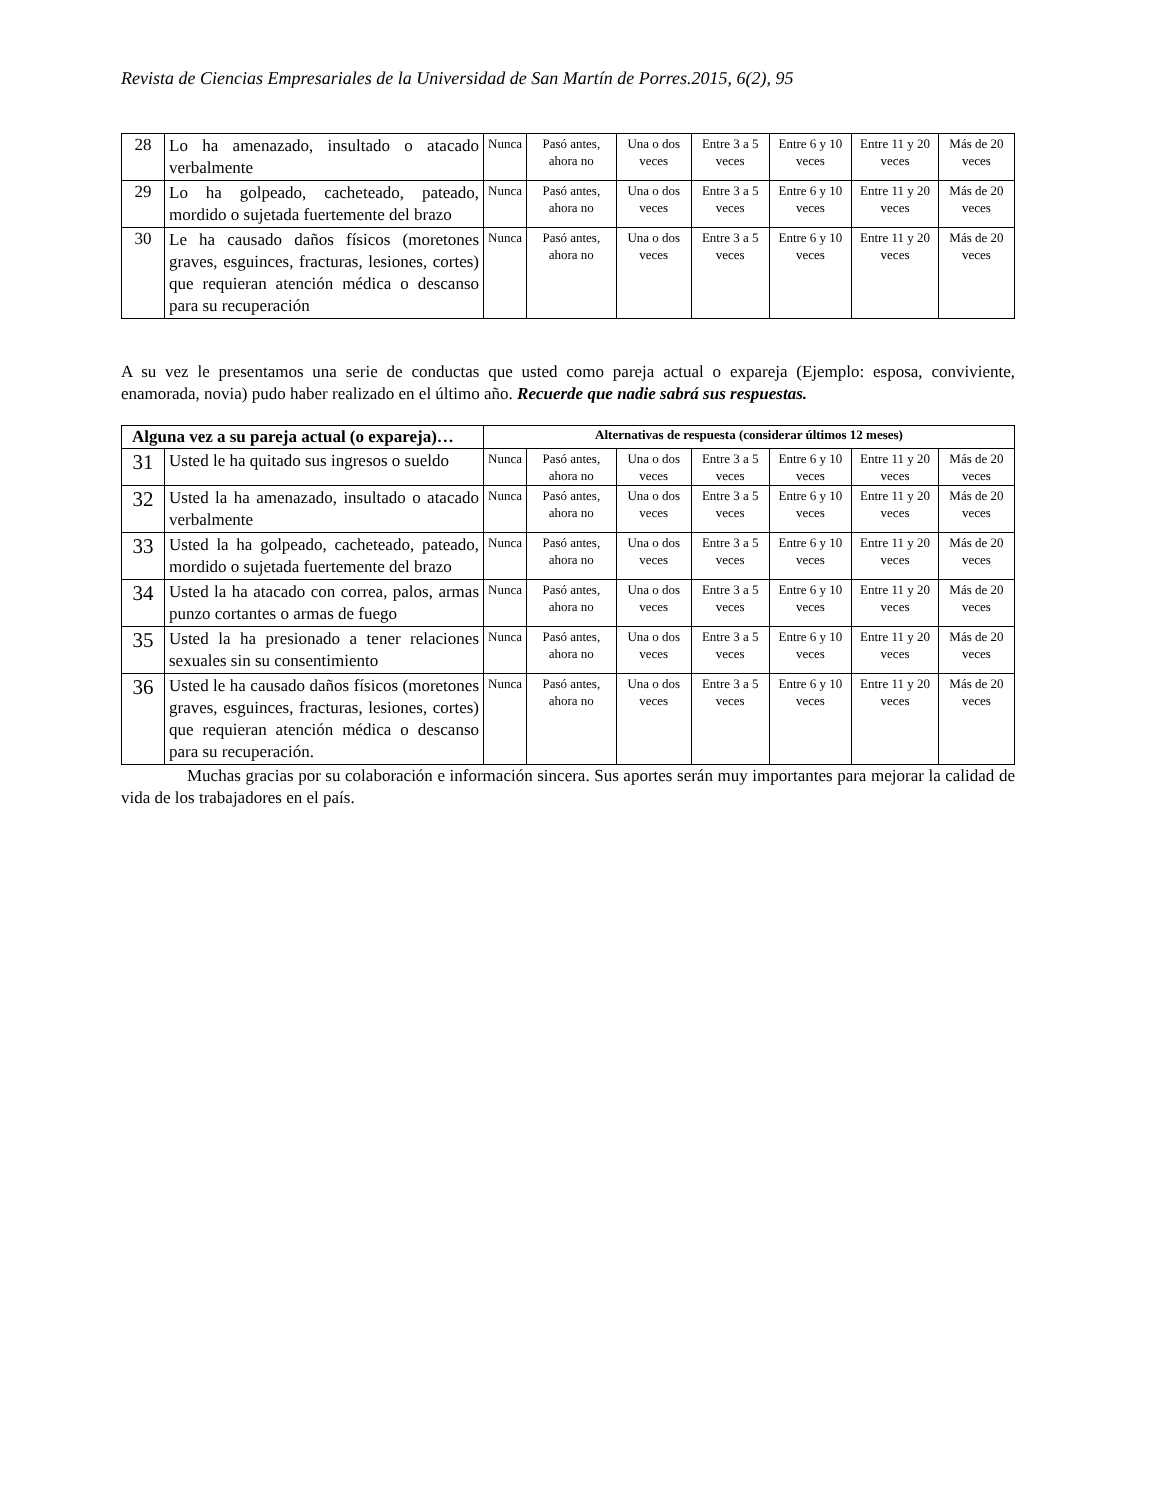Revista de Ciencias Empresariales de la Universidad de San Martín de Porres.2015, 6(2), 95
| 28 | Lo ha amenazado, insultado o atacado verbalmente | Nunca | Pasó antes, ahora no | Una o dos veces | Entre 3 a 5 veces | Entre 6 y 10 veces | Entre 11 y 20 veces | Más de 20 veces |
| 29 | Lo ha golpeado, cacheteado, pateado, mordido o sujetada fuertemente del brazo | Nunca | Pasó antes, ahora no | Una o dos veces | Entre 3 a 5 veces | Entre 6 y 10 veces | Entre 11 y 20 veces | Más de 20 veces |
| 30 | Le ha causado daños físicos (moretones graves, esguinces, fracturas, lesiones, cortes) que requieran atención médica o descanso para su recuperación | Nunca | Pasó antes, ahora no | Una o dos veces | Entre 3 a 5 veces | Entre 6 y 10 veces | Entre 11 y 20 veces | Más de 20 veces |
A su vez le presentamos una serie de conductas que usted como pareja actual o expareja (Ejemplo: esposa, conviviente, enamorada, novia) pudo haber realizado en el último año. Recuerde que nadie sabrá sus respuestas.
| Alguna vez a su pareja actual (o expareja)… | | Alternativas de respuesta (considerar últimos 12 meses) | | | | | | |
| --- | --- | --- | --- | --- | --- | --- | --- | --- |
| 31 | Usted le ha quitado sus ingresos o sueldo | Nunca | Pasó antes, ahora no | Una o dos veces | Entre 3 a 5 veces | Entre 6 y 10 veces | Entre 11 y 20 veces | Más de 20 veces |
| 32 | Usted la ha amenazado, insultado o atacado verbalmente | Nunca | Pasó antes, ahora no | Una o dos veces | Entre 3 a 5 veces | Entre 6 y 10 veces | Entre 11 y 20 veces | Más de 20 veces |
| 33 | Usted la ha golpeado, cacheteado, pateado, mordido o sujetada fuertemente del brazo | Nunca | Pasó antes, ahora no | Una o dos veces | Entre 3 a 5 veces | Entre 6 y 10 veces | Entre 11 y 20 veces | Más de 20 veces |
| 34 | Usted la ha atacado con correa, palos, armas punzo cortantes o armas de fuego | Nunca | Pasó antes, ahora no | Una o dos veces | Entre 3 a 5 veces | Entre 6 y 10 veces | Entre 11 y 20 veces | Más de 20 veces |
| 35 | Usted la ha presionado a tener relaciones sexuales sin su consentimiento | Nunca | Pasó antes, ahora no | Una o dos veces | Entre 3 a 5 veces | Entre 6 y 10 veces | Entre 11 y 20 veces | Más de 20 veces |
| 36 | Usted le ha causado daños físicos (moretones graves, esguinces, fracturas, lesiones, cortes) que requieran atención médica o descanso para su recuperación. | Nunca | Pasó antes, ahora no | Una o dos veces | Entre 3 a 5 veces | Entre 6 y 10 veces | Entre 11 y 20 veces | Más de 20 veces |
Muchas gracias por su colaboración e información sincera. Sus aportes serán muy importantes para mejorar la calidad de vida de los trabajadores en el país.